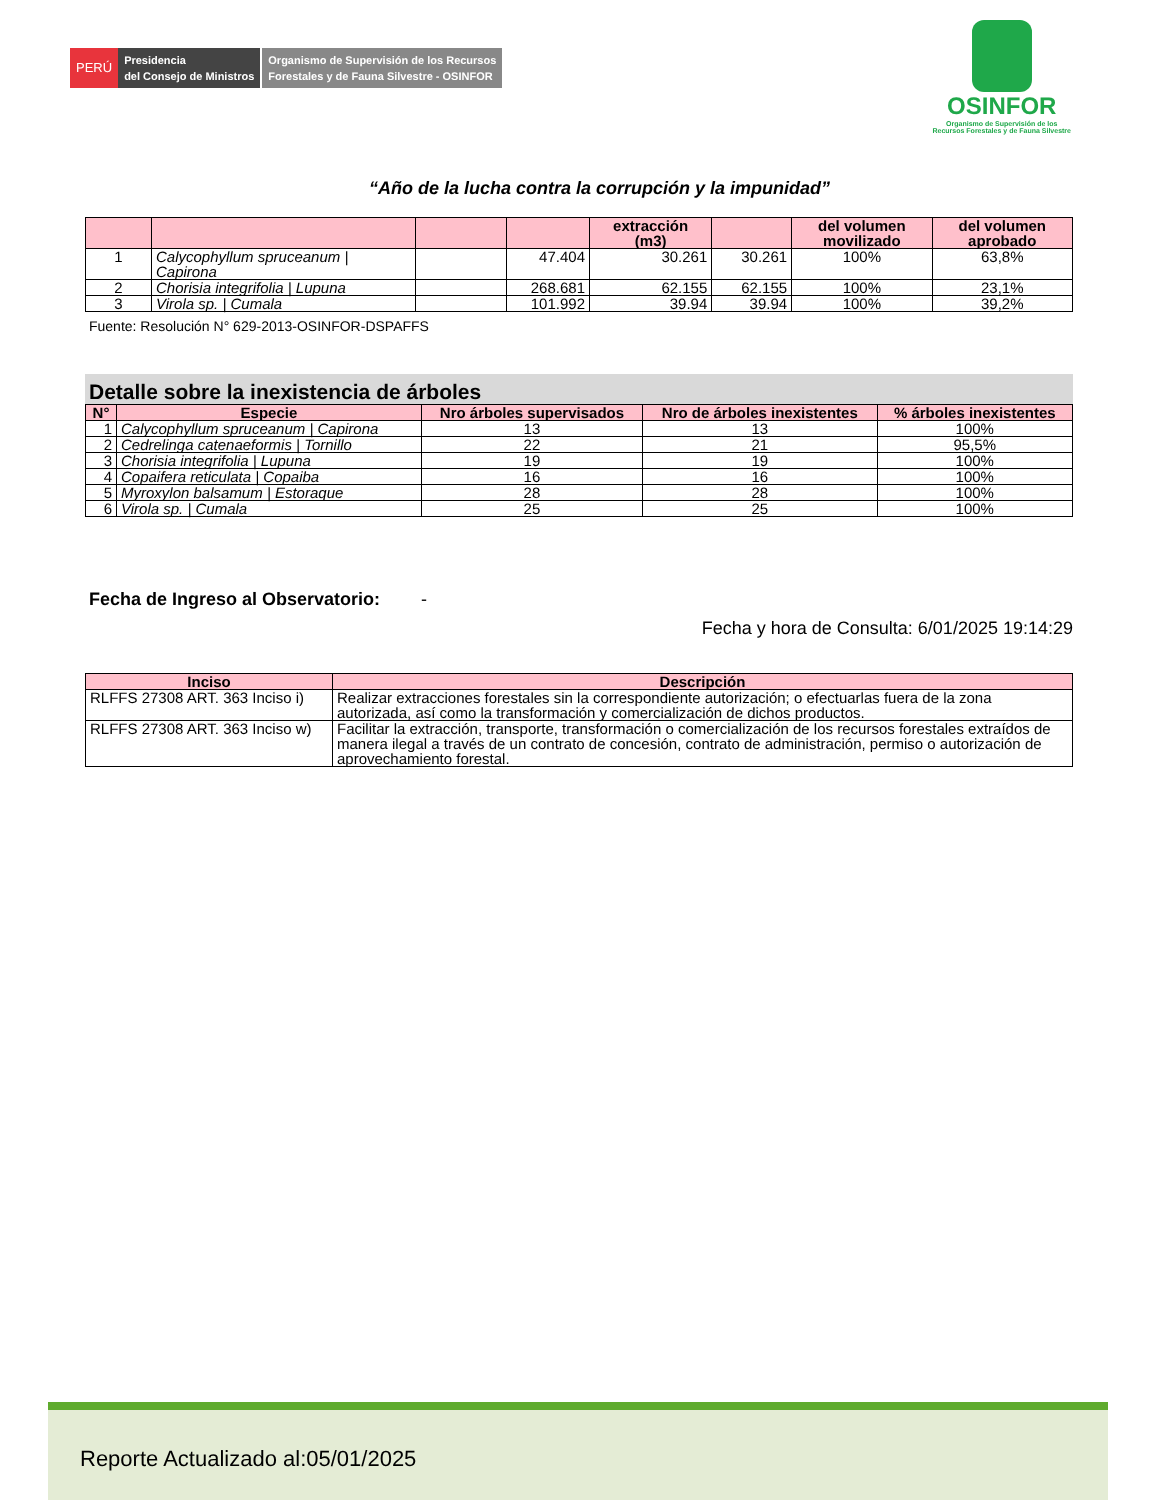PERÚ
Presidencia
del Consejo de Ministros
Organismo de Supervisión de los Recursos
Forestales y de Fauna Silvestre - OSINFOR
OSINFOR
Organismo de Supervisión de los
Recursos Forestales y de Fauna Silvestre
“Año de la lucha contra la corrupción y la impunidad”
| | | | | extracción (m3) | | del volumen movilizado | del volumen aprobado |
| --- | --- | --- | --- | --- | --- | --- | --- |
| 1 | Calycophyllum spruceanum / Capirona | | 47.404 | 30.261 | 30.261 | 100% | 63,8% |
| 2 | Chorisia integrifolia / Lupuna | | 268.681 | 62.155 | 62.155 | 100% | 23,1% |
| 3 | Virola sp. / Cumala | | 101.992 | 39.94 | 39.94 | 100% | 39,2% |
Fuente: Resolución N° 629-2013-OSINFOR-DSPAFFS
Detalle sobre la inexistencia de árboles
| N° | Especie | Nro árboles supervisados | Nro de árboles inexistentes | % árboles inexistentes |
| --- | --- | --- | --- | --- |
| 1 | Calycophyllum spruceanum / Capirona | 13 | 13 | 100% |
| 2 | Cedrelinga catenaeformis / Tornillo | 22 | 21 | 95,5% |
| 3 | Chorisia integrifolia / Lupuna | 19 | 19 | 100% |
| 4 | Copaifera reticulata / Copaiba | 16 | 16 | 100% |
| 5 | Myroxylon balsamum / Estoraque | 28 | 28 | 100% |
| 6 | Virola sp. / Cumala | 25 | 25 | 100% |
Fecha de Ingreso al Observatorio: -
Fecha y hora de Consulta: 6/01/2025 19:14:29
| Inciso | Descripción |
| --- | --- |
| RLFFS 27308 ART. 363 Inciso i) | Realizar extracciones forestales sin la correspondiente autorización; o efectuarlas fuera de la zona autorizada, así como la transformación y comercialización de dichos productos. |
| RLFFS 27308 ART. 363 Inciso w) | Facilitar la extracción, transporte, transformación o comercialización de los recursos forestales extraídos de manera ilegal a través de un contrato de concesión, contrato de administración, permiso o autorización de aprovechamiento forestal. |
Reporte Actualizado al:05/01/2025